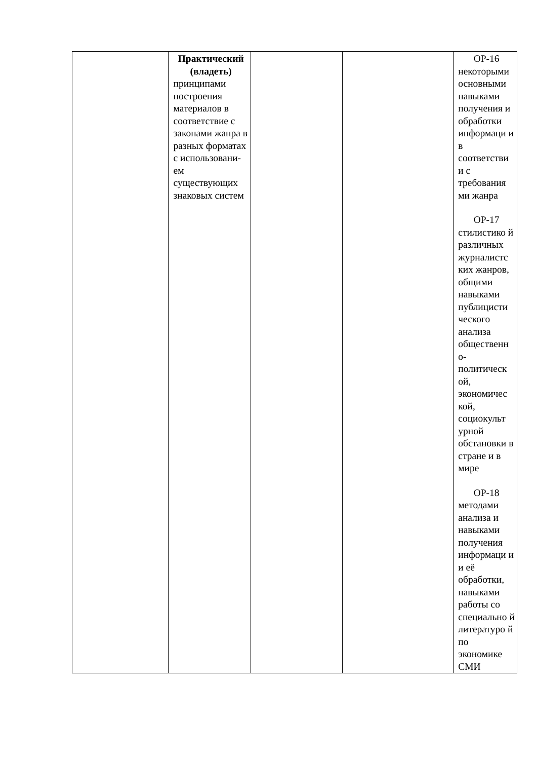| | Практический (владеть) принципами построения материалов в соответствие с законами жанра в разных форматах с использовани-ем существующих знаковых систем | | | ОР-16 некоторыми основными навыками получения и обработки информаци и в соответстви и с требования ми жанра ОР-17 стилистико й различных журналистс ких жанров, общими навыками публицисти ческого анализа общественн о-политическ ой, экономичес кой, социокульт урной обстановки в стране и в мире ОР-18 методами анализа и навыками получения информаци и и её обработки, навыками работы со специально й литературо й по экономике СМИ |